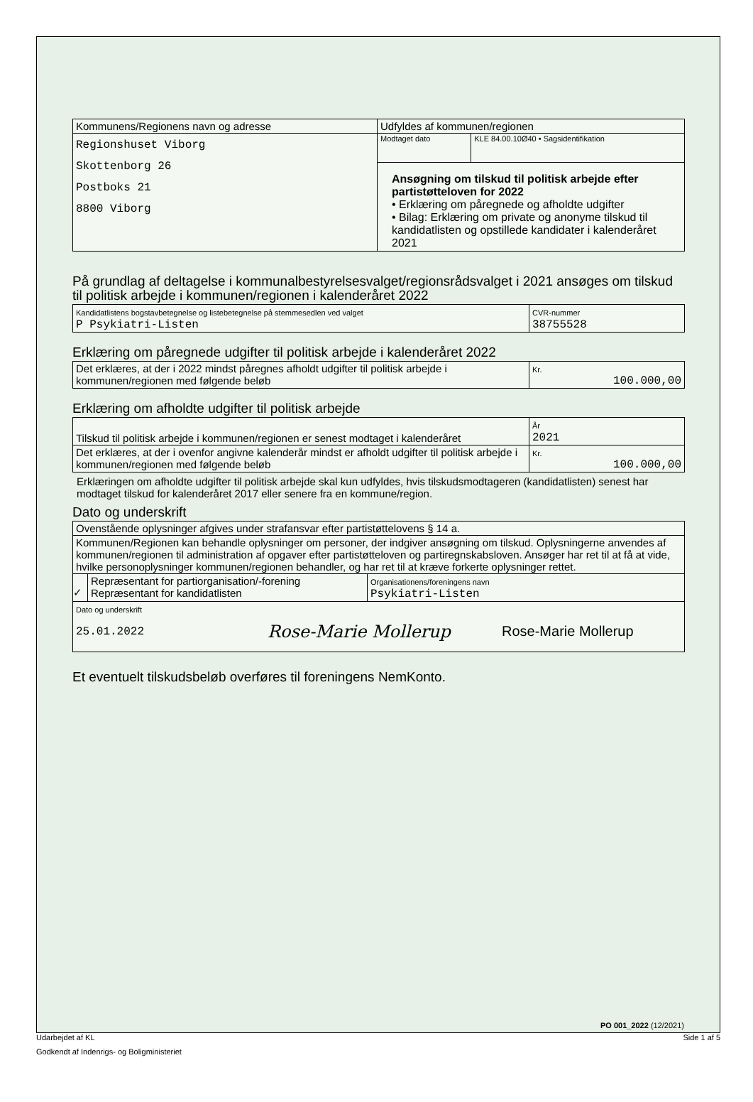| Kommunens/Regionens navn og adresse | Udfyldes af kommunen/regionen | |
| Regionshuset Viborg Skottenborg 26 Postboks 21 8800 Viborg | Modtaget dato | KLE 84.00.10Ø40 • Sagsidentifikation |
| | Ansøgning om tilskud til politisk arbejde efter partistøtteloven for 2022 • Erklæring om påregnede og afholdte udgifter • Bilag: Erklæring om private og anonyme tilskud til kandidatlisten og opstillede kandidater i kalenderåret 2021 | |
På grundlag af deltagelse i kommunalbestyrelsesvalget/regionsrådsvalget i 2021 ansøges om tilskud til politisk arbejde i kommunen/regionen i kalenderåret 2022
| Kandidatlistens bogstavbetegnelse og listebetegnelse på stemmesedlen ved valget P Psykiatri-Listen | CVR-nummer 38755528 |
Erklæring om påregnede udgifter til politisk arbejde i kalenderåret 2022
| Det erklæres, at der i 2022 mindst påregnes afholdt udgifter til politisk arbejde i kommunen/regionen med følgende beløb | Kr. 100.000,00 |
Erklæring om afholdte udgifter til politisk arbejde
| Tilskud til politisk arbejde i kommunen/regionen er senest modtaget i kalenderåret | År 2021 |
| Det erklæres, at der i ovenfor angivne kalenderår mindst er afholdt udgifter til politisk arbejde i kommunen/regionen med følgende beløb | Kr. 100.000,00 |
Erklæringen om afholdte udgifter til politisk arbejde skal kun udfyldes, hvis tilskudsmodtageren (kandidatlisten) senest har modtaget tilskud for kalenderåret 2017 eller senere fra en kommune/region.
Dato og underskrift
| Ovenstående oplysninger afgives under strafansvar efter partistøttelovens § 14 a. | | |
| Kommunen/Regionen kan behandle oplysninger om personer, der indgiver ansøgning om tilskud. Oplysningerne anvendes af kommunen/regionen til administration af opgaver efter partistøtteloven og partiregnskabsloven. Ansøger har ret til at få at vide, hvilke personoplysninger kommunen/regionen behandler, og har ret til at kræve forkerte oplysninger rettet. | | |
| ✓ | Repræsentant for partiorganisation/-forening Repræsentant for kandidatlisten | Organisationens/foreningens navn Psykiatri-Listen |
| Dato og underskrift 25.01.2022 Rose-Marie Mollerup Rose-Marie Mollerup | | |
Et eventuelt tilskudsbeløb overføres til foreningens NemKonto.
PO 001_2022 (12/2021)
Udarbejdet af KL Side 1 af 5
Godkendt af Indenrigs- og Boligministeriet